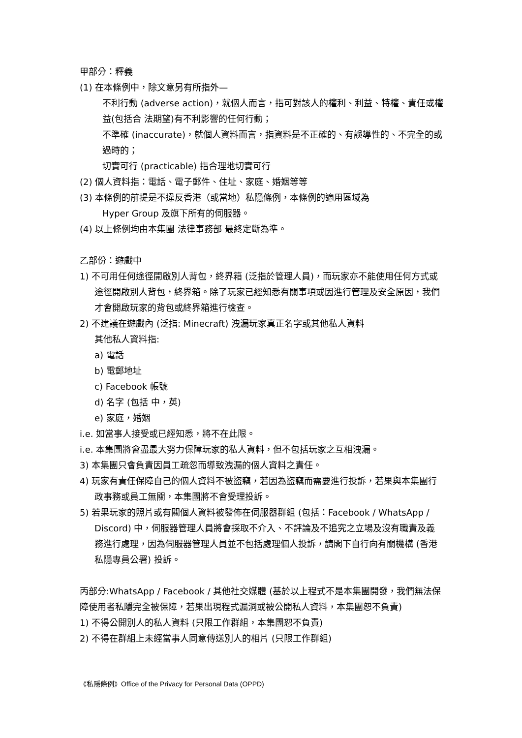甲部分：釋義
(1) 在本條例中，除文意另有所指外—
不利行動 (adverse action)，就個人而言，指可對該人的權利、利益、特權、責任或權益(包括合 法期望)有不利影響的任何行動；
不準確 (inaccurate)，就個人資料而言，指資料是不正確的、有誤導性的、不完全的或過時的；
切實可行 (practicable) 指合理地切實可行
(2) 個人資料指：電話、電子郵件、住址、家庭、婚姻等等
(3) 本條例的前提是不違反香港（或當地）私隱條例，本條例的適用區域為
Hyper Group 及旗下所有的伺服器。
(4) 以上條例均由本集團 法律事務部 最終定斷為準。
乙部份：遊戲中
1) 不可用任何途徑開啟別人背包，終界箱 (泛指於管理人員)，而玩家亦不能使用任何方式或途徑開啟別人背包，終界箱。除了玩家已經知悉有關事項或因進行管理及安全原因，我們才會開啟玩家的背包或終界箱進行檢查。
2) 不建議在遊戲內 (泛指: Minecraft) 洩漏玩家真正名字或其他私人資料
其他私人資料指:
a) 電話
b) 電郵地址
c) Facebook 帳號
d) 名字 (包括 中，英)
e) 家庭，婚姻
i.e. 如當事人接受或已經知悉，將不在此限。
i.e. 本集團將會盡最大努力保障玩家的私人資料，但不包括玩家之互相洩漏。
3) 本集團只會負責因員工疏忽而導致洩漏的個人資料之責任。
4) 玩家有責任保障自己的個人資料不被盜竊，若因為盜竊而需要進行投訴，若果與本集團行政事務或員工無關，本集團將不會受理投訴。
5) 若果玩家的照片或有關個人資料被發佈在伺服器群組 (包括：Facebook / WhatsApp / Discord) 中，伺服器管理人員將會採取不介入、不評論及不追究之立場及沒有職責及義務進行處理，因為伺服器管理人員並不包括處理個人投訴，請閣下自行向有關機構 (香港私隱專員公署) 投訴。
丙部分:WhatsApp / Facebook / 其他社交媒體 (基於以上程式不是本集團開發，我們無法保障使用者私隱完全被保障，若果出現程式漏洞或被公開私人資料，本集團恕不負責)
1) 不得公開別人的私人資料 (只限工作群組，本集團恕不負責)
2) 不得在群組上未經當事人同意傳送別人的相片 (只限工作群組)
《私隱條例》Office of the Privacy for Personal Data (OPPD)